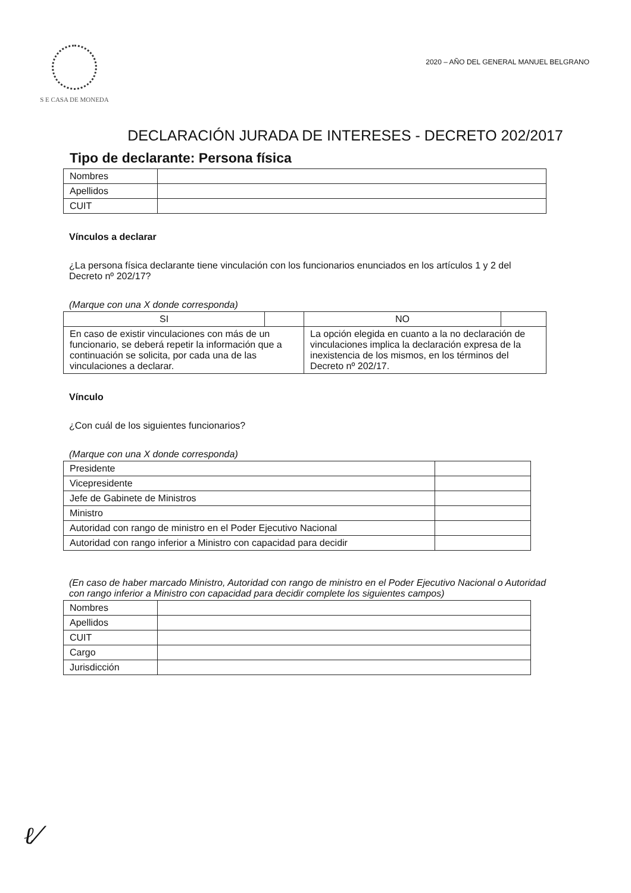S E CASA DE MONEDA
2020 – AÑO DEL GENERAL MANUEL BELGRANO
DECLARACIÓN JURADA DE INTERESES - DECRETO 202/2017
Tipo de declarante: Persona física
| Nombres | |
| Apellidos | |
| CUIT | |
Vínculos a declarar
¿La persona física declarante tiene vinculación con los funcionarios enunciados en los artículos 1 y 2 del Decreto nº 202/17?
(Marque con una X donde corresponda)
| SI | | NO | |
| En caso de existir vinculaciones con más de un funcionario, se deberá repetir la información que a continuación se solicita, por cada una de las vinculaciones a declarar. | | La opción elegida en cuanto a la no declaración de vinculaciones implica la declaración expresa de la inexistencia de los mismos, en los términos del Decreto nº 202/17. | |
Vínculo
¿Con cuál de los siguientes funcionarios?
(Marque con una X donde corresponda)
| Presidente | |
| Vicepresidente | |
| Jefe de Gabinete de Ministros | |
| Ministro | |
| Autoridad con rango de ministro en el Poder Ejecutivo Nacional | |
| Autoridad con rango inferior a Ministro con capacidad para decidir | |
(En caso de haber marcado Ministro, Autoridad con rango de ministro en el Poder Ejecutivo Nacional o Autoridad con rango inferior a Ministro con capacidad para decidir complete los siguientes campos)
| Nombres | |
| Apellidos | |
| CUIT | |
| Cargo | |
| Jurisdicción | |
ℓ⁄